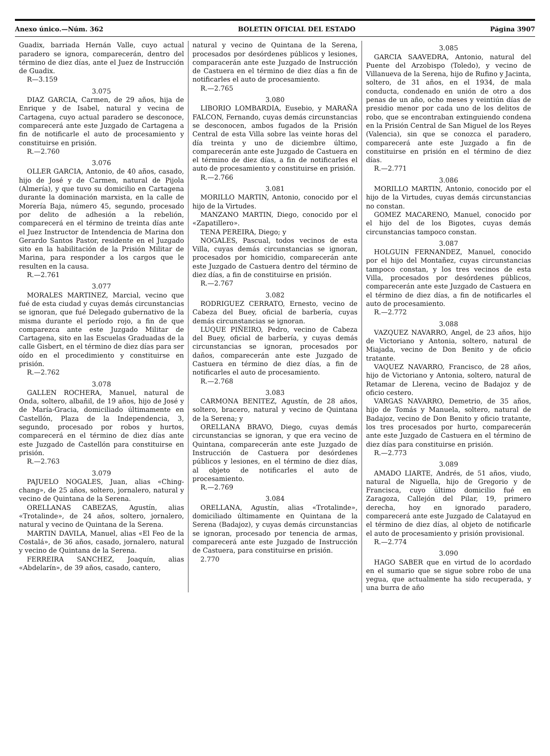Anexo único.—Núm. 362 BOLETIN OFICIAL DEL ESTADO Página 3907
Guadix, barriada Hernán Valle, cuyo actual paradero se ignora, comparecerán, dentro del término de diez días, ante el Juez de Instrucción de Guadix.
R—3.159
3.075
DIAZ GARCIA, Carmen, de 29 años, hija de Enrique y de Isabel, natural y vecina de Cartagena, cuyo actual paradero se desconoce, comparecerá ante este Juzgado de Cartagena a fin de notificarle el auto de procesamiento y constituirse en prisión.
R.—2.760
3.076
OLLER GARCIA, Antonio, de 40 años, casado, hijo de José y de Carmen, natural de Pijola (Almería), y que tuvo su domicilio en Cartagena durante la dominación marxista, en la calle de Morería Baja, número 45, segundo, procesado por delito de adhesión a la rebelión, comparecerá en el término de treinta días ante el Juez Instructor de Intendencia de Marina don Gerardo Santos Pastor, residente en el Juzgado sito en la habilitación de la Prisión Militar de Marina, para responder a los cargos que le resulten en la causa.
R.—2.761
3.077
MORALES MARTINEZ, Marcial, vecino que fué de esta ciudad y cuyas demás circunstancias se ignoran, que fué Delegado gubernativo de la misma durante el período rojo, a fin de que comparezca ante este Juzgado Militar de Cartagena, sito en las Escuelas Graduadas de la calle Gisbert, en el término de diez días para ser oído en el procedimiento y constituirse en prisión.
R.—2.762
3.078
GALLEN ROCHERA, Manuel, natural de Onda, soltero, albañil, de 19 años, hijo de José y de María-Gracia, domiciliado últimamente en Castellón, Plaza de la Independencia, 3, segundo, procesado por robos y hurtos, comparecerá en el término de diez días ante este Juzgado de Castellón para constituirse en prisión.
R.—2.763
3.079
PAJUELO NOGALES, Juan, alias «Ching-chang», de 25 años, soltero, jornalero, natural y vecino de Quintana de la Serena.
ORELLANAS CABEZAS, Agustín, alias «Trotalinde», de 24 años, soltero, jornalero, natural y vecino de Quintana de la Serena.
MARTIN DAVILA, Manuel, alias «El Feo de la Costalá», de 36 años, casado, jornalero, natural y vecino de Quintana de la Serena.
FERREIRA SANCHEZ, Joaquín, alias «Abdelarín», de 39 años, casado, cantero,
natural y vecino de Quintana de la Serena, procesados por desórdenes públicos y lesiones, comparacerán ante este Juzgado de Instrucción de Castuera en el término de diez días a fin de notificarles el auto de procesamiento.
R.—2.765
3.080
LIBORIO LOMBARDIA, Eusebio, y MARAÑA FALCON, Fernando, cuyas demás circunstancias se desconocen, ambos fugados de la Prisión Central de esta Villa sobre las veinte horas del día treinta y uno de diciembre último, comparecerán ante este Juzgado de Castuera en el término de diez días, a fin de notificarles el auto de procesamiento y constituirse en prisión.
R.—2.766
3.081
MORILLO MARTIN, Antonio, conocido por el hijo de la Virtudes.
MANZANO MARTIN, Diego, conocido por el «Zapatillero».
TENA PEREIRA, Diego; y
NOGALES, Pascual, todos vecinos de esta Villa, cuyas demás circunstancias se ignoran, procesados por homicidio, comparecerán ante este Juzgado de Castuera dentro del término de diez días, a fin de constituirse en prisión.
R.—2.767
3.082
RODRIGUEZ CERRATO, Ernesto, vecino de Cabeza del Buey, oficial de barbería, cuyas demás circunstancias se ignoran.
LUQUE PIÑEIRO, Pedro, vecino de Cabeza del Buey, oficial de barbería, y cuyas demás circunstancias se ignoran, procesados por daños, comparecerán ante este Juzgado de Castuera en término de diez días, a fin de notificarles el auto de procesamiento.
R.—2.768
3.083
CARMONA BENITEZ, Agustín, de 28 años, soltero, bracero, natural y vecino de Quintana de la Serena; y
ORELLANA BRAVO, Diego, cuyas demás circunstancias se ignoran, y que era vecino de Quintana, comparecerán ante este Juzgado de Instrucción de Castuera por desórdenes públicos y lesiones, en el término de diez días, al objeto de notificarles el auto de procesamiento.
R.—2.769
3.084
ORELLANA, Agustín, alias «Trotalinde», domiciliado últimamente en Quintana de la Serena (Badajoz), y cuyas demás circunstancias se ignoran, procesado por tenencia de armas, comparecerá ante este Juzgado de Instrucción de Castuera, para constituirse en prisión.
2.770
3.085
GARCIA SAAVEDRA, Antonio, natural del Puente del Arzobispo (Toledo), y vecino de Villanueva de la Serena, hijo de Rufino y Jacinta, soltero, de 31 años, en el 1934, de mala conducta, condenado en unión de otro a dos penas de un año, ocho meses y veintiún días de presidio menor por cada uno de los delitos de robo, que se encontraban extinguiendo condena en la Prisión Central de San Miguel de los Reyes (Valencia), sin que se conozca el paradero, comparecerá ante este Juzgado a fin de constituirse en prisión en el término de diez días.
R.—2.771
3.086
MORILLO MARTIN, Antonio, conocido por el hijo de la Virtudes, cuyas demás circunstancias no constan.
GOMEZ MACARENO, Manuel, conocido por el hijo del de los Bigotes, cuyas demás circunstancias tampoco constan.
3.087
HOLGUIN FERNANDEZ, Manuel, conocido por el hijo del Montañez, cuyas circunstancias tampoco constan, y los tres vecinos de esta Villa, procesados por desórdenes públicos, comparecerán ante este Juzgado de Castuera en el término de diez días, a fin de notificarles el auto de procesamiento.
R.—2.772
3.088
VAZQUEZ NAVARRO, Angel, de 23 años, hijo de Victoriano y Antonia, soltero, natural de Miajada, vecino de Don Benito y de oficio tratante.
VAQUEZ NAVARRO, Francisco, de 28 años, hijo de Victoriano y Antonia, soltero, natural de Retamar de Llerena, vecino de Badajoz y de oficio cestero.
VARGAS NAVARRO, Demetrio, de 35 años, hijo de Tomás y Manuela, soltero, natural de Badajoz, vecino de Don Benito y oficio tratante, los tres procesados por hurto, comparecerán ante este Juzgado de Castuera en el término de diez días para constituirse en prisión.
R.—2.773
3.089
AMADO LIARTE, Andrés, de 51 años, viudo, natural de Niguella, hijo de Gregorio y de Francisca, cuyo último domicilio fué en Zaragoza, Callejón del Pilar, 19, primero derecha, hoy en ignorado paradero, comparecerá ante este Juzgado de Calatayud en el término de diez días, al objeto de notificarle el auto de procesamiento y prisión provisional.
R.—2.774
3.090
HAGO SABER que en virtud de lo acordado en el sumario que se sigue sobre robo de una yegua, que actualmente ha sido recuperada, y una burra de año